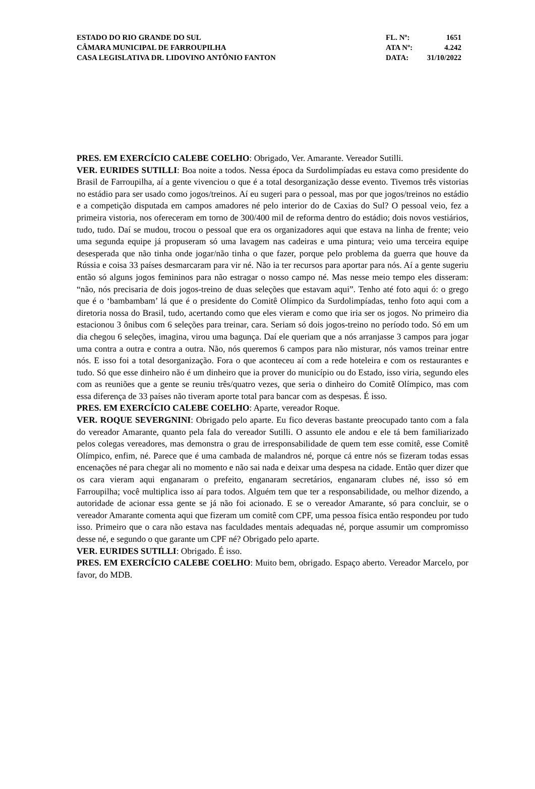ESTADO DO RIO GRANDE DO SUL
CÂMARA MUNICIPAL DE FARROUPILHA
CASA LEGISLATIVA DR. LIDOVINO ANTÔNIO FANTON
FL. Nº: 1651
ATA Nº: 4.242
DATA: 31/10/2022
PRES. EM EXERCÍCIO CALEBE COELHO: Obrigado, Ver. Amarante. Vereador Sutilli.
VER. EURIDES SUTILLI: Boa noite a todos. Nessa época da Surdolimpíadas eu estava como presidente do Brasil de Farroupilha, aí a gente vivenciou o que é a total desorganização desse evento. Tivemos três vistorias no estádio para ser usado como jogos/treinos. Aí eu sugeri para o pessoal, mas por que jogos/treinos no estádio e a competição disputada em campos amadores né pelo interior do de Caxias do Sul? O pessoal veio, fez a primeira vistoria, nos ofereceram em torno de 300/400 mil de reforma dentro do estádio; dois novos vestiários, tudo, tudo. Daí se mudou, trocou o pessoal que era os organizadores aqui que estava na linha de frente; veio uma segunda equipe já propuseram só uma lavagem nas cadeiras e uma pintura; veio uma terceira equipe desesperada que não tinha onde jogar/não tinha o que fazer, porque pelo problema da guerra que houve da Rússia e coisa 33 países desmarcaram para vir né. Não ia ter recursos para aportar para nós. Aí a gente sugeriu então só alguns jogos femininos para não estragar o nosso campo né. Mas nesse meio tempo eles disseram: “não, nós precisaria de dois jogos-treino de duas seleções que estavam aqui”. Tenho até foto aqui ó: o grego que é o ‘bambambam’ lá que é o presidente do Comitê Olímpico da Surdolimpíadas, tenho foto aqui com a diretoria nossa do Brasil, tudo, acertando como que eles vieram e como que iria ser os jogos. No primeiro dia estacionou 3 ônibus com 6 seleções para treinar, cara. Seriam só dois jogos-treino no período todo. Só em um dia chegou 6 seleções, imagina, virou uma bagunça. Daí ele queriam que a nós arranjasse 3 campos para jogar uma contra a outra e contra a outra. Não, nós queremos 6 campos para não misturar, nós vamos treinar entre nós. E isso foi a total desorganização. Fora o que aconteceu aí com a rede hoteleira e com os restaurantes e tudo. Só que esse dinheiro não é um dinheiro que ia prover do município ou do Estado, isso viria, segundo eles com as reuniões que a gente se reuniu três/quatro vezes, que seria o dinheiro do Comitê Olímpico, mas com essa diferença de 33 países não tiveram aporte total para bancar com as despesas. É isso.
PRES. EM EXERCÍCIO CALEBE COELHO: Aparte, vereador Roque.
VER. ROQUE SEVERGNINI: Obrigado pelo aparte. Eu fico deveras bastante preocupado tanto com a fala do vereador Amarante, quanto pela fala do vereador Sutilli. O assunto ele andou e ele tá bem familiarizado pelos colegas vereadores, mas demonstra o grau de irresponsabilidade de quem tem esse comitê, esse Comitê Olímpico, enfim, né. Parece que é uma cambada de malandros né, porque cá entre nós se fizeram todas essas encenações né para chegar ali no momento e não sai nada e deixar uma despesa na cidade. Então quer dizer que os cara vieram aqui enganaram o prefeito, enganaram secretários, enganaram clubes né, isso só em Farroupilha; você multiplica isso aí para todos. Alguém tem que ter a responsabilidade, ou melhor dizendo, a autoridade de acionar essa gente se já não foi acionado. E se o vereador Amarante, só para concluir, se o vereador Amarante comenta aqui que fizeram um comitê com CPF, uma pessoa física então respondeu por tudo isso. Primeiro que o cara não estava nas faculdades mentais adequadas né, porque assumir um compromisso desse né, e segundo o que garante um CPF né? Obrigado pelo aparte.
VER. EURIDES SUTILLI: Obrigado. É isso.
PRES. EM EXERCÍCIO CALEBE COELHO: Muito bem, obrigado. Espaço aberto. Vereador Marcelo, por favor, do MDB.